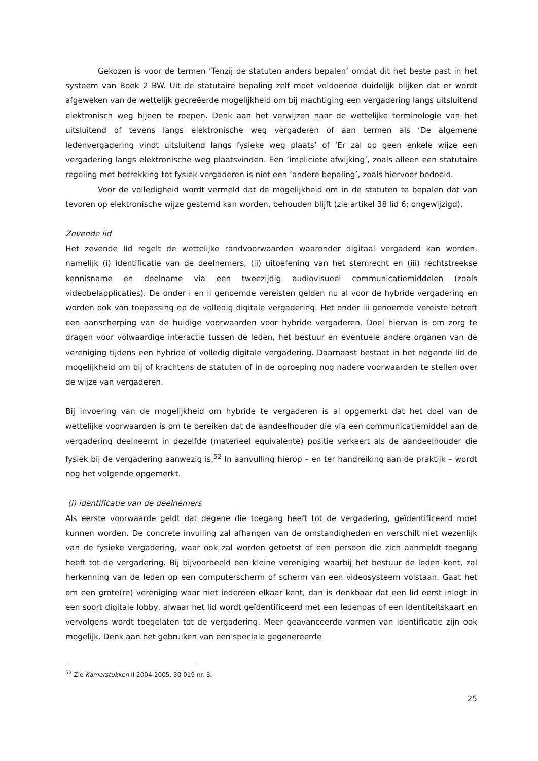Gekozen is voor de termen ‘Tenzij de statuten anders bepalen’ omdat dit het beste past in het systeem van Boek 2 BW. Uit de statutaire bepaling zelf moet voldoende duidelijk blijken dat er wordt afgeweken van de wettelijk gecreëerde mogelijkheid om bij machtiging een vergadering langs uitsluitend elektronisch weg bijeen te roepen. Denk aan het verwijzen naar de wettelijke terminologie van het uitsluitend of tevens langs elektronische weg vergaderen of aan termen als ‘De algemene ledenvergadering vindt uitsluitend langs fysieke weg plaats’ of ‘Er zal op geen enkele wijze een vergadering langs elektronische weg plaatsvinden. Een ‘impliciete afwijking’, zoals alleen een statutaire regeling met betrekking tot fysiek vergaderen is niet een ‘andere bepaling’, zoals hiervoor bedoeld.
Voor de volledigheid wordt vermeld dat de mogelijkheid om in de statuten te bepalen dat van tevoren op elektronische wijze gestemd kan worden, behouden blijft (zie artikel 38 lid 6; ongewijzigd).
Zevende lid
Het zevende lid regelt de wettelijke randvoorwaarden waaronder digitaal vergaderd kan worden, namelijk (i) identificatie van de deelnemers, (ii) uitoefening van het stemrecht en (iii) rechtstreekse kennisname en deelname via een tweezijdig audiovisueel communicatiemiddelen (zoals videobelapplicaties). De onder i en ii genoemde vereisten gelden nu al voor de hybride vergadering en worden ook van toepassing op de volledig digitale vergadering. Het onder iii genoemde vereiste betreft een aanscherping van de huidige voorwaarden voor hybride vergaderen. Doel hiervan is om zorg te dragen voor volwaardige interactie tussen de leden, het bestuur en eventuele andere organen van de vereniging tijdens een hybride of volledig digitale vergadering. Daarnaast bestaat in het negende lid de mogelijkheid om bij of krachtens de statuten of in de oproeping nog nadere voorwaarden te stellen over de wijze van vergaderen.
Bij invoering van de mogelijkheid om hybride te vergaderen is al opgemerkt dat het doel van de wettelijke voorwaarden is om te bereiken dat de aandeelhouder die via een communicatiemiddel aan de vergadering deelneemt in dezelfde (materieel equivalente) positie verkeert als de aandeelhouder die fysiek bij de vergadering aanwezig is.<sup>52</sup> In aanvulling hierop – en ter handreiking aan de praktijk – wordt nog het volgende opgemerkt.
(i) identificatie van de deelnemers
Als eerste voorwaarde geldt dat degene die toegang heeft tot de vergadering, geïdentificeerd moet kunnen worden. De concrete invulling zal afhangen van de omstandigheden en verschilt niet wezenlijk van de fysieke vergadering, waar ook zal worden getoetst of een persoon die zich aanmeldt toegang heeft tot de vergadering. Bij bijvoorbeeld een kleine vereniging waarbij het bestuur de leden kent, zal herkenning van de leden op een computerscherm of scherm van een videosysteem volstaan. Gaat het om een grote(re) vereniging waar niet iedereen elkaar kent, dan is denkbaar dat een lid eerst inlogt in een soort digitale lobby, alwaar het lid wordt geïdentificeerd met een ledenpas of een identiteitskaart en vervolgens wordt toegelaten tot de vergadering. Meer geavanceerde vormen van identificatie zijn ook mogelijk. Denk aan het gebruiken van een speciale gegenereerde
<sup>52</sup> Zie Kamerstukken II 2004-2005, 30 019 nr. 3.
25